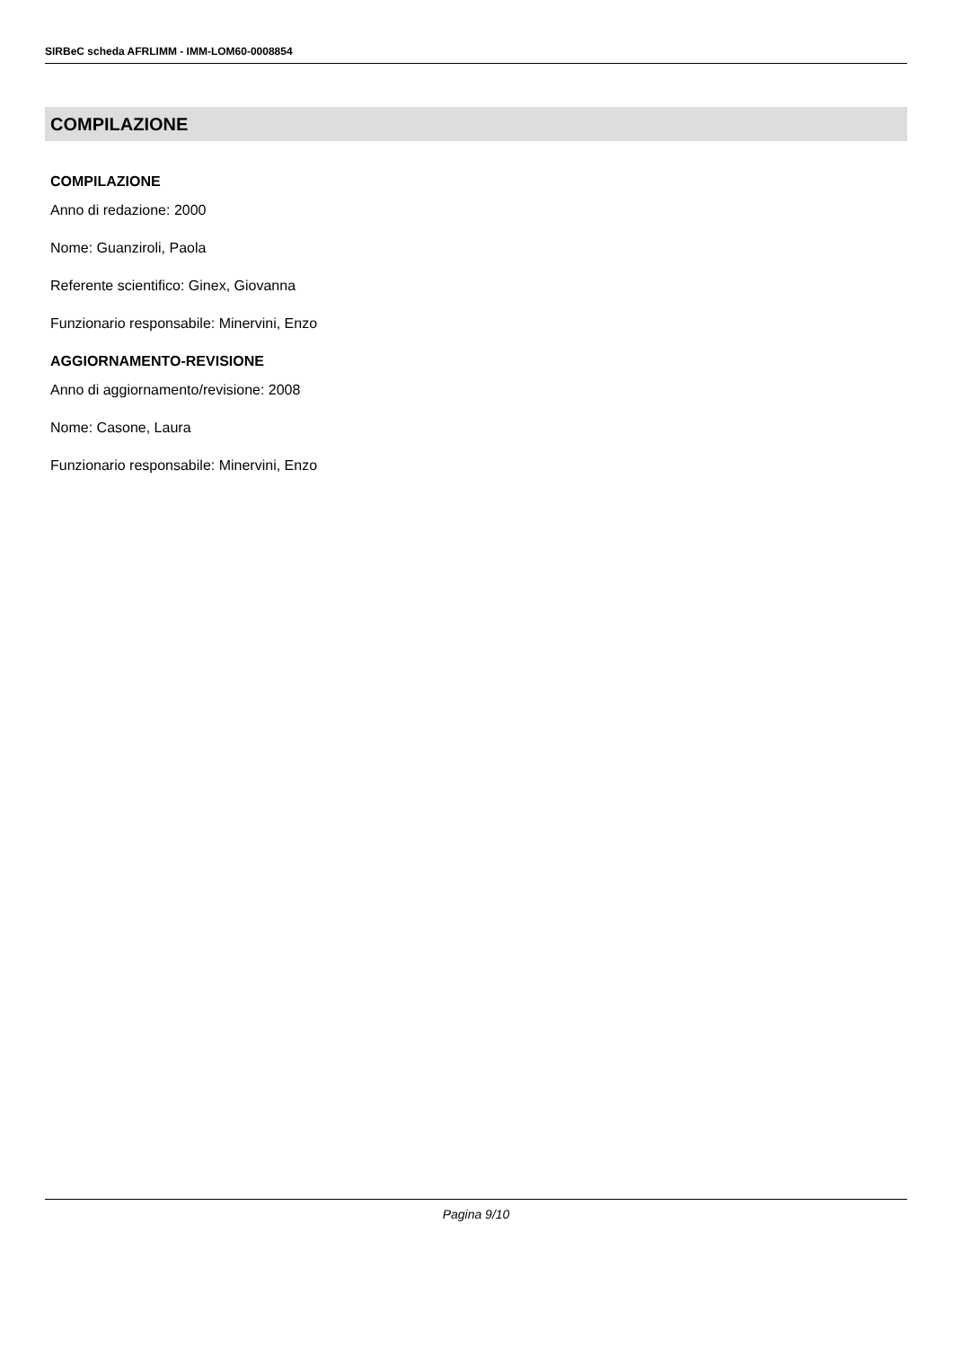SIRBeC scheda AFRLIMM - IMM-LOM60-0008854
COMPILAZIONE
COMPILAZIONE
Anno di redazione: 2000
Nome: Guanziroli, Paola
Referente scientifico: Ginex, Giovanna
Funzionario responsabile: Minervini, Enzo
AGGIORNAMENTO-REVISIONE
Anno di aggiornamento/revisione: 2008
Nome: Casone, Laura
Funzionario responsabile: Minervini, Enzo
Pagina 9/10